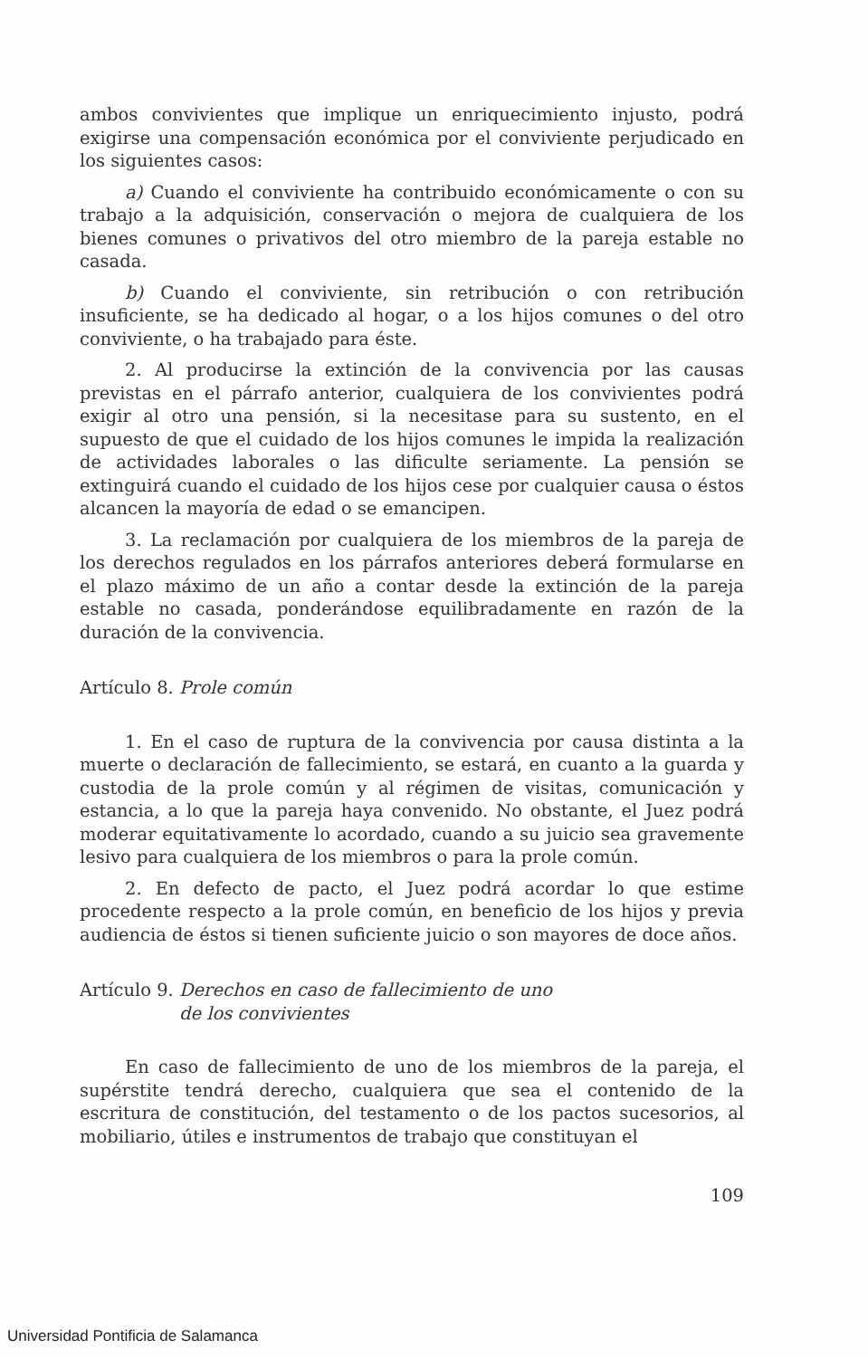ambos convivientes que implique un enriquecimiento injusto, podrá exigirse una compensación económica por el conviviente perjudicado en los siguientes casos:
a) Cuando el conviviente ha contribuido económicamente o con su trabajo a la adquisición, conservación o mejora de cualquiera de los bienes comunes o privativos del otro miembro de la pareja estable no casada.
b) Cuando el conviviente, sin retribución o con retribución insuficiente, se ha dedicado al hogar, o a los hijos comunes o del otro conviviente, o ha trabajado para éste.
2. Al producirse la extinción de la convivencia por las causas previstas en el párrafo anterior, cualquiera de los convivientes podrá exigir al otro una pensión, si la necesitase para su sustento, en el supuesto de que el cuidado de los hijos comunes le impida la realización de actividades laborales o las dificulte seriamente. La pensión se extinguirá cuando el cuidado de los hijos cese por cualquier causa o éstos alcancen la mayoría de edad o se emancipen.
3. La reclamación por cualquiera de los miembros de la pareja de los derechos regulados en los párrafos anteriores deberá formularse en el plazo máximo de un año a contar desde la extinción de la pareja estable no casada, ponderándose equilibradamente en razón de la duración de la convivencia.
Artículo 8. Prole común
1. En el caso de ruptura de la convivencia por causa distinta a la muerte o declaración de fallecimiento, se estará, en cuanto a la guarda y custodia de la prole común y al régimen de visitas, comunicación y estancia, a lo que la pareja haya convenido. No obstante, el Juez podrá moderar equitativamente lo acordado, cuando a su juicio sea gravemente lesivo para cualquiera de los miembros o para la prole común.
2. En defecto de pacto, el Juez podrá acordar lo que estime procedente respecto a la prole común, en beneficio de los hijos y previa audiencia de éstos si tienen suficiente juicio o son mayores de doce años.
Artículo 9. Derechos en caso de fallecimiento de uno
de los convivientes
En caso de fallecimiento de uno de los miembros de la pareja, el supérstite tendrá derecho, cualquiera que sea el contenido de la escritura de constitución, del testamento o de los pactos sucesorios, al mobiliario, útiles e instrumentos de trabajo que constituyan el
109
Universidad Pontificia de Salamanca